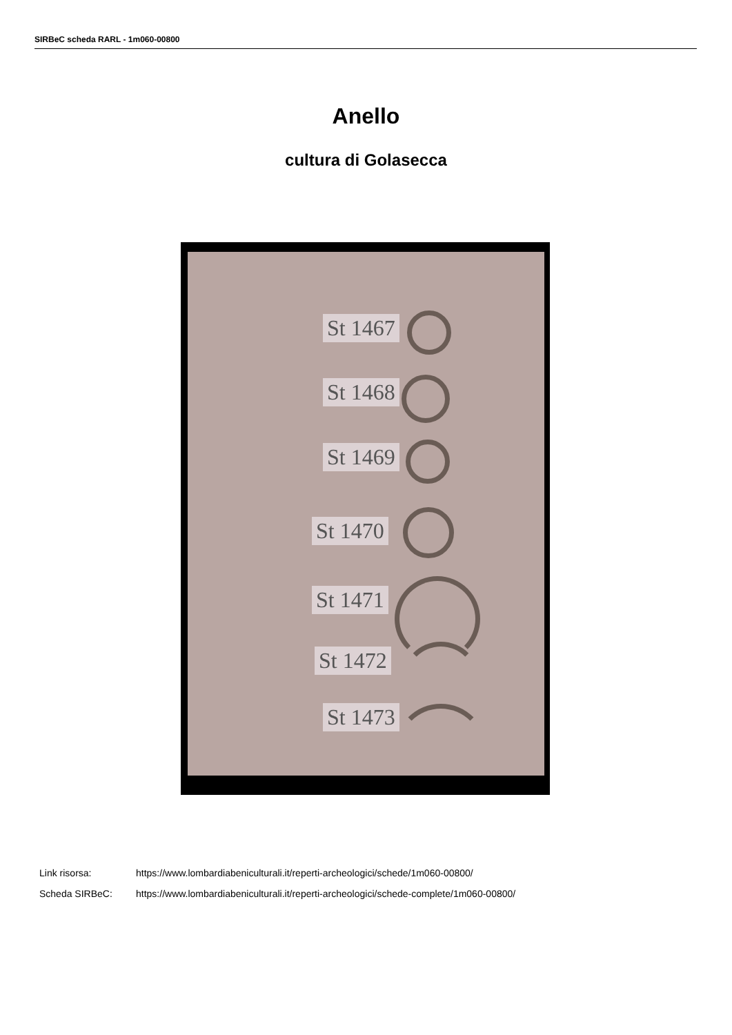SIRBeC scheda RARL - 1m060-00800
Anello
cultura di Golasecca
St 1467
St 1468
St 1469
St 1470
St 1471
St 1472
St 1473
Link risorsa: https://www.lombardiabeniculturali.it/reperti-archeologici/schede/1m060-00800/
Scheda SIRBeC: https://www.lombardiabeniculturali.it/reperti-archeologici/schede-complete/1m060-00800/